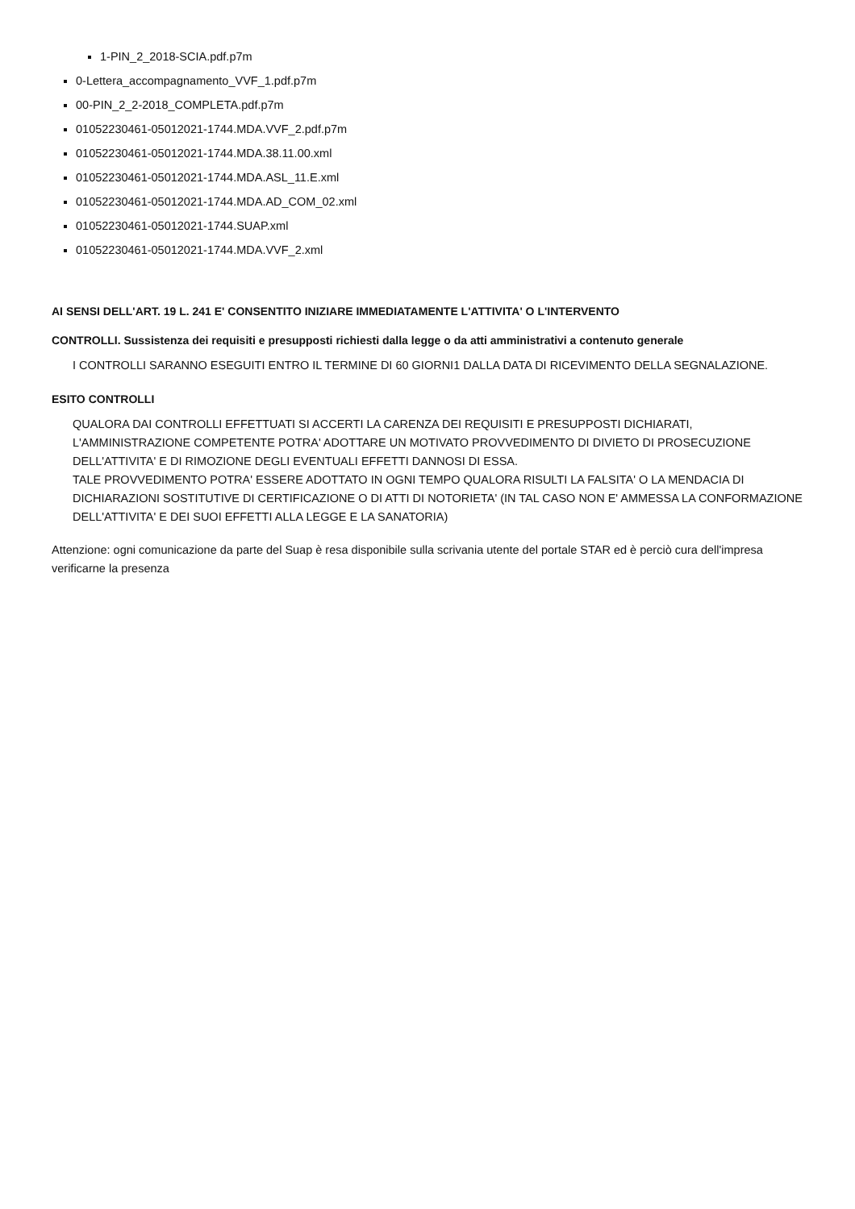1-PIN_2_2018-SCIA.pdf.p7m
0-Lettera_accompagnamento_VVF_1.pdf.p7m
00-PIN_2_2-2018_COMPLETA.pdf.p7m
01052230461-05012021-1744.MDA.VVF_2.pdf.p7m
01052230461-05012021-1744.MDA.38.11.00.xml
01052230461-05012021-1744.MDA.ASL_11.E.xml
01052230461-05012021-1744.MDA.AD_COM_02.xml
01052230461-05012021-1744.SUAP.xml
01052230461-05012021-1744.MDA.VVF_2.xml
AI SENSI DELL'ART. 19 L. 241 E' CONSENTITO INIZIARE IMMEDIATAMENTE L'ATTIVITA' O L'INTERVENTO
CONTROLLI. Sussistenza dei requisiti e presupposti richiesti dalla legge o da atti amministrativi a contenuto generale
I CONTROLLI SARANNO ESEGUITI ENTRO IL TERMINE DI 60 GIORNI1 DALLA DATA DI RICEVIMENTO DELLA SEGNALAZIONE.
ESITO CONTROLLI
QUALORA DAI CONTROLLI EFFETTUATI SI ACCERTI LA CARENZA DEI REQUISITI E PRESUPPOSTI DICHIARATI, L'AMMINISTRAZIONE COMPETENTE POTRA' ADOTTARE UN MOTIVATO PROVVEDIMENTO DI DIVIETO DI PROSECUZIONE DELL'ATTIVITA' E DI RIMOZIONE DEGLI EVENTUALI EFFETTI DANNOSI DI ESSA.
TALE PROVVEDIMENTO POTRA' ESSERE ADOTTATO IN OGNI TEMPO QUALORA RISULTI LA FALSITA' O LA MENDACIA DI DICHIARAZIONI SOSTITUTIVE DI CERTIFICAZIONE O DI ATTI DI NOTORIETA' (IN TAL CASO NON E' AMMESSA LA CONFORMAZIONE DELL'ATTIVITA' E DEI SUOI EFFETTI ALLA LEGGE E LA SANATORIA)
Attenzione: ogni comunicazione da parte del Suap è resa disponibile sulla scrivania utente del portale STAR ed è perciò cura dell'impresa verificarne la presenza